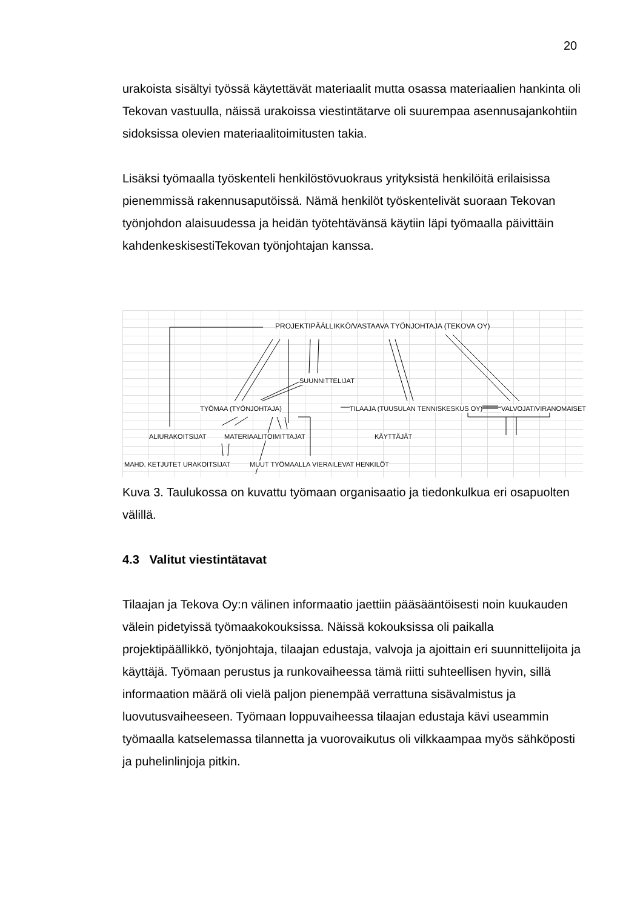20
urakoista sisältyi työssä käytettävät materiaalit mutta osassa materiaalien hankinta oli Tekovan vastuulla, näissä urakoissa viestintätarve oli suurempaa asennusajankohtiin sidoksissa olevien materiaalitoimitusten takia.
Lisäksi työmaalla työskenteli henkilöstövuokraus yrityksistä henkilöitä erilaisissa pienemmissä rakennusaputöissä. Nämä henkilöt työskentelivät suoraan Tekovan työnjohdon alaisuudessa ja heidän työtehtävänsä käytiin läpi työmaalla päivittäin kahdenkeskisestiTekovan työnjohtajan kanssa.
PROJEKTIPÄÄLLIKKÖ/VASTAAVA TYÖNJOHTAJA (TEKOVA OY)
SUUNNITTELIJAT
TYÖMAA (TYÖNJOHTAJA) TILAAJA (TUUSULAN TENNISKESKUS OY) VALVOJAT/VIRANOMAISET
ALIURAKOITSIJAT MATERIAALITOIMITTAJAT KÄYTTÄJÄT
MAHD. KETJUTET URAKOITSIJAT MUUT TYÖMAALLA VIERAILEVAT HENKILÖT
Kuva 3. Taulukossa on kuvattu työmaan organisaatio ja tiedonkulkua eri osapuolten välillä.
4.3 Valitut viestintätavat
Tilaajan ja Tekova Oy:n välinen informaatio jaettiin pääsääntöisesti noin kuukauden välein pidetyissä työmaakokouksissa. Näissä kokouksissa oli paikalla projektipäällikkö, työnjohtaja, tilaajan edustaja, valvoja ja ajoittain eri suunnittelijoita ja käyttäjä. Työmaan perustus ja runkovaiheessa tämä riitti suhteellisen hyvin, sillä informaation määrä oli vielä paljon pienempää verrattuna sisävalmistus ja luovutusvaiheeseen. Työmaan loppuvaiheessa tilaajan edustaja kävi useammin työmaalla katselemassa tilannetta ja vuorovaikutus oli vilkkaampaa myös sähköposti ja puhelinlinjoja pitkin.